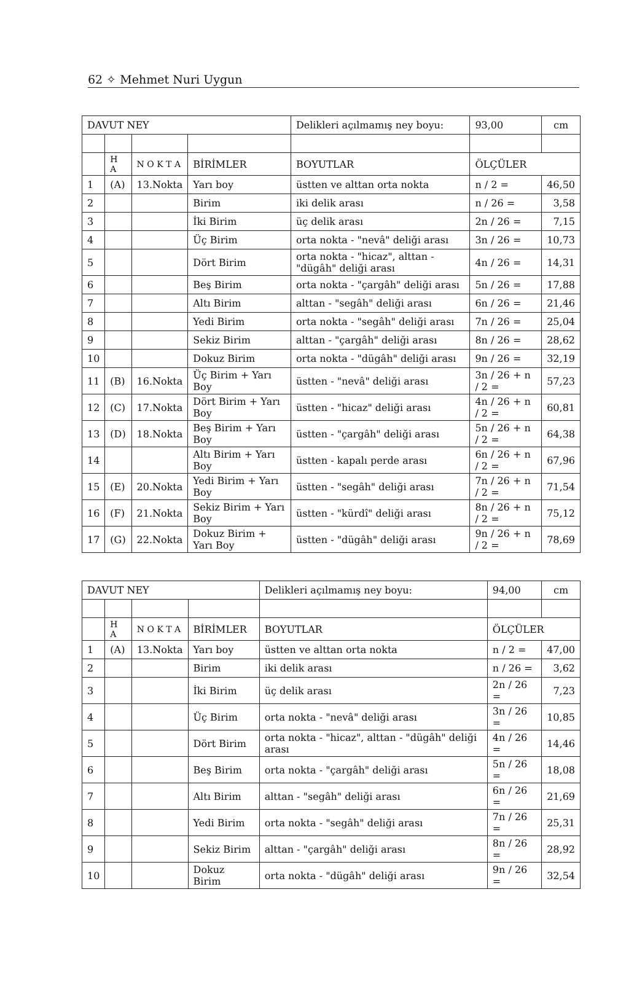62 ✧ Mehmet Nuri Uygun
| DAVUT NEY | | | | Delikleri açılmamış ney boyu: | 93,00 | cm |
| | H A | N O K T A | BİRİMLER | BOYUTLAR | ÖLÇÜLER | |
| 1 | (A) | 13.Nokta | Yarı boy | üstten ve alttan orta nokta | n / 2 = | 46,50 |
| 2 | | | Birim | iki delik arası | n / 26 = | 3,58 |
| 3 | | | İki Birim | üç delik arası | 2n / 26 = | 7,15 |
| 4 | | | Üç Birim | orta nokta - "nevâ" deliği arası | 3n / 26 = | 10,73 |
| 5 | | | Dört Birim | orta nokta - "hicaz", alttan - "dügâh" deliği arası | 4n / 26 = | 14,31 |
| 6 | | | Beş Birim | orta nokta - "çargâh" deliği arası | 5n / 26 = | 17,88 |
| 7 | | | Altı Birim | alttan - "segâh" deliği arası | 6n / 26 = | 21,46 |
| 8 | | | Yedi Birim | orta nokta - "segâh" deliği arası | 7n / 26 = | 25,04 |
| 9 | | | Sekiz Birim | alttan - "çargâh" deliği arası | 8n / 26 = | 28,62 |
| 10 | | | Dokuz Birim | orta nokta - "dügâh" deliği arası | 9n / 26 = | 32,19 |
| 11 | (B) | 16.Nokta | Üç Birim + Yarı Boy | üstten - "nevâ" deliği arası | 3n / 26 + n / 2 = | 57,23 |
| 12 | (C) | 17.Nokta | Dört Birim + Yarı Boy | üstten - "hicaz" deliği arası | 4n / 26 + n / 2 = | 60,81 |
| 13 | (D) | 18.Nokta | Beş Birim + Yarı Boy | üstten - "çargâh" deliği arası | 5n / 26 + n / 2 = | 64,38 |
| 14 | | | Altı Birim + Yarı Boy | üstten - kapalı perde arası | 6n / 26 + n / 2 = | 67,96 |
| 15 | (E) | 20.Nokta | Yedi Birim + Yarı Boy | üstten - "segâh" deliği arası | 7n / 26 + n / 2 = | 71,54 |
| 16 | (F) | 21.Nokta | Sekiz Birim + Yarı Boy | üstten - "kürdî" deliği arası | 8n / 26 + n / 2 = | 75,12 |
| 17 | (G) | 22.Nokta | Dokuz Birim + Yarı Boy | üstten - "dügâh" deliği arası | 9n / 26 + n / 2 = | 78,69 |
| DAVUT NEY | | | | Delikleri açılmamış ney boyu: | 94,00 | cm |
| | H A | N O K T A | BİRİMLER | BOYUTLAR | ÖLÇÜLER | |
| 1 | (A) | 13.Nokta | Yarı boy | üstten ve alttan orta nokta | n / 2 = | 47,00 |
| 2 | | | Birim | iki delik arası | n / 26 = | 3,62 |
| 3 | | | İki Birim | üç delik arası | 2n / 26 = | 7,23 |
| 4 | | | Üç Birim | orta nokta - "nevâ" deliği arası | 3n / 26 = | 10,85 |
| 5 | | | Dört Birim | orta nokta - "hicaz", alttan - "dügâh" deliği arası | 4n / 26 = | 14,46 |
| 6 | | | Beş Birim | orta nokta - "çargâh" deliği arası | 5n / 26 = | 18,08 |
| 7 | | | Altı Birim | alttan - "segâh" deliği arası | 6n / 26 = | 21,69 |
| 8 | | | Yedi Birim | orta nokta - "segâh" deliği arası | 7n / 26 = | 25,31 |
| 9 | | | Sekiz Birim | alttan - "çargâh" deliği arası | 8n / 26 = | 28,92 |
| 10 | | | Dokuz Birim | orta nokta - "dügâh" deliği arası | 9n / 26 = | 32,54 |